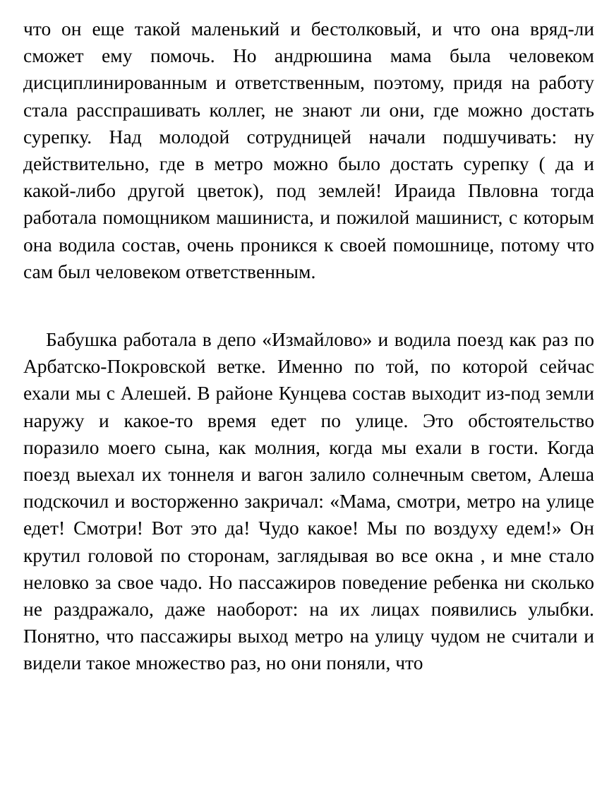что он еще такой маленький и бестолковый, и что она вряд-ли сможет ему помочь. Но андрюшина мама была человеком дисциплинированным и ответственным, поэтому, придя на работу стала расспрашивать коллег, не знают ли они, где можно достать сурепку. Над молодой сотрудницей начали подшучивать: ну действительно, где в метро можно было достать сурепку ( да и какой-либо другой цветок), под землей! Ираида Пвловна тогда работала помощником машиниста, и пожилой машинист, с которым она водила состав, очень проникся к своей помошнице, потому что сам был человеком ответственным.
Бабушка работала в депо «Измайлово» и водила поезд как раз по Арбатско-Покровской ветке. Именно по той, по которой сейчас ехали мы с Алешей. В районе Кунцева состав выходит из-под земли наружу и какое-то время едет по улице. Это обстоятельство поразило моего сына, как молния, когда мы ехали в гости. Когда поезд выехал их тоннеля и вагон залило солнечным светом, Алеша подскочил и восторженно закричал: «Мама, смотри, метро на улице едет! Смотри! Вот это да! Чудо какое! Мы по воздуху едем!» Он крутил головой по сторонам, заглядывая во все окна , и мне стало неловко за свое чадо. Но пассажиров поведение ребенка ни сколько не раздражало, даже наоборот: на их лицах появились улыбки. Понятно, что пассажиры выход метро на улицу чудом не считали и видели такое множество раз, но они поняли, что